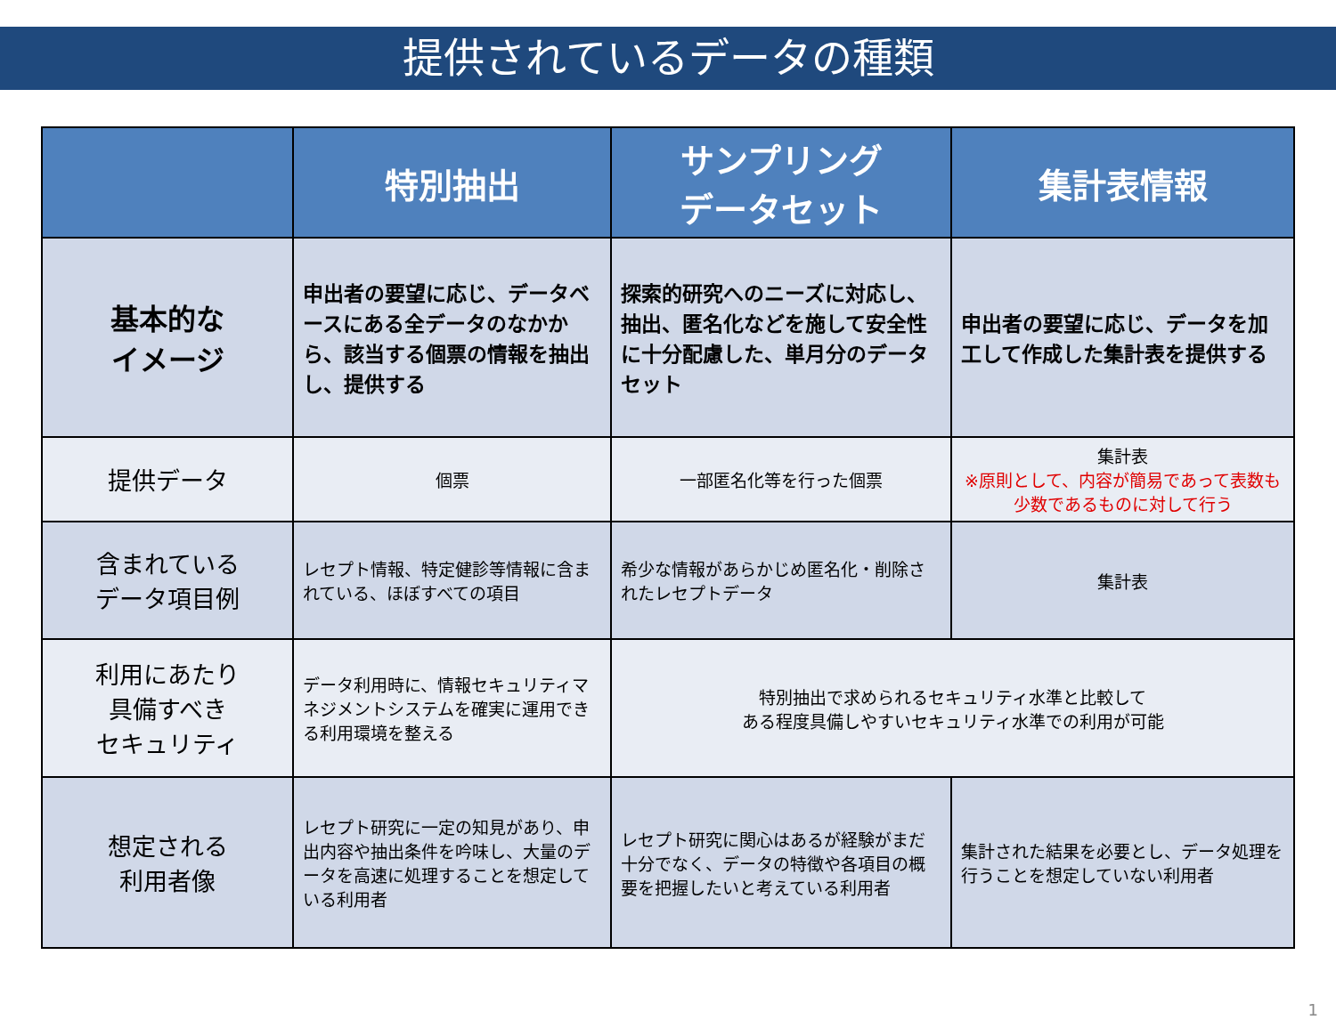提供されているデータの種類
| | 特別抽出 | サンプリング データセット | 集計表情報 |
| --- | --- | --- | --- |
| 基本的な イメージ | 申出者の要望に応じ、データベースにある全データのなかから、該当する個票の情報を抽出し、提供する | 探索的研究へのニーズに対応し、抽出、匿名化などを施して安全性に十分配慮した、単月分のデータセット | 申出者の要望に応じ、データを加工して作成した集計表を提供する |
| 提供データ | 個票 | 一部匿名化等を行った個票 | 集計表 ※原則として、内容が簡易であって表数も少数であるものに対して行う |
| 含まれている データ項目例 | レセプト情報、特定健診等情報に含まれている、ほぼすべての項目 | 希少な情報があらかじめ匿名化・削除されたレセプトデータ | 集計表 |
| 利用にあたり 具備すべき セキュリティ | データ利用時に、情報セキュリティマネジメントシステムを確実に運用できる利用環境を整える | 特別抽出で求められるセキュリティ水準と比較して ある程度具備しやすいセキュリティ水準での利用が可能 | |
| 想定される 利用者像 | レセプト研究に一定の知見があり、申出内容や抽出条件を吟味し、大量のデータを高速に処理することを想定している利用者 | レセプト研究に関心はあるが経験がまだ十分でなく、データの特徴や各項目の概要を把握したいと考えている利用者 | 集計された結果を必要とし、データ処理を行うことを想定していない利用者 |
1